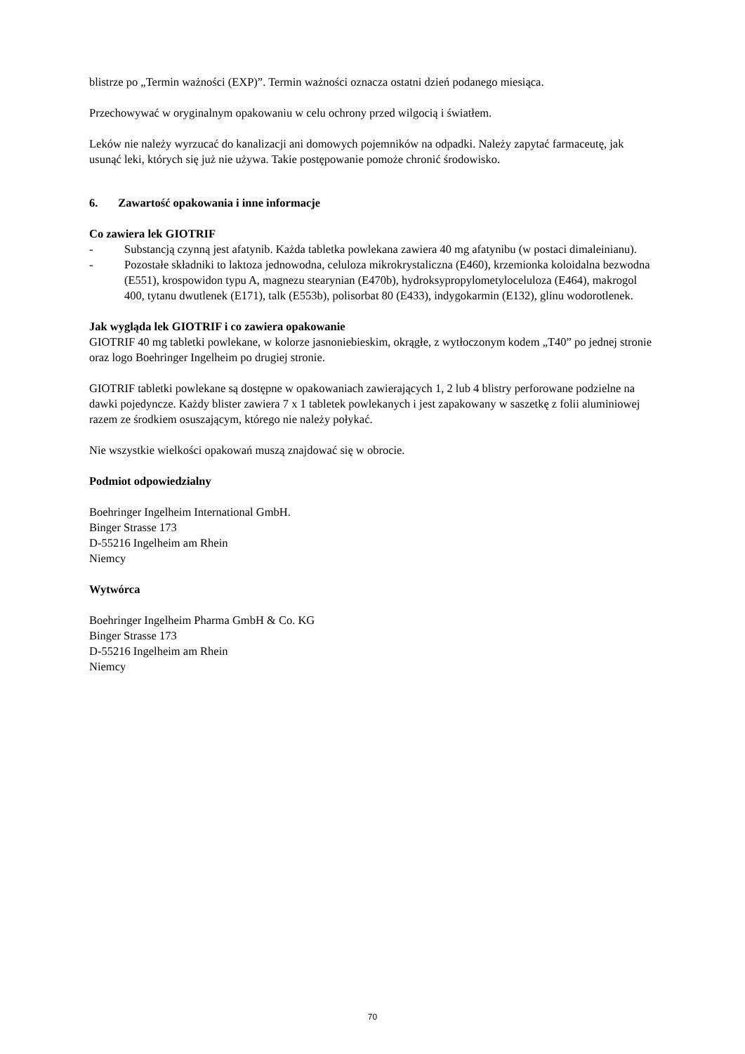blistrze po „Termin ważności (EXP)”. Termin ważności oznacza ostatni dzień podanego miesiąca.
Przechowywać w oryginalnym opakowaniu w celu ochrony przed wilgocią i światłem.
Leków nie należy wyrzucać do kanalizacji ani domowych pojemników na odpadki. Należy zapytać farmaceutę, jak usunąć leki, których się już nie używa. Takie postępowanie pomoże chronić środowisko.
6. Zawartość opakowania i inne informacje
Co zawiera lek GIOTRIF
- Substancją czynną jest afatynib. Każda tabletka powlekana zawiera 40 mg afatynibu (w postaci dimaleinianu).
- Pozostałe składniki to laktoza jednowodna, celuloza mikrokrystaliczna (E460), krzemionka koloidalna bezwodna (E551), krospowidon typu A, magnezu stearynian (E470b), hydroksypropylometyloceluloza (E464), makrogol 400, tytanu dwutlenek (E171), talk (E553b), polisorbat 80 (E433), indygokarmin (E132), glinu wodorotlenek.
Jak wygląda lek GIOTRIF i co zawiera opakowanie
GIOTRIF 40 mg tabletki powlekane, w kolorze jasnoniebieskim, okrągłe, z wytłoczonym kodem „T40” po jednej stronie oraz logo Boehringer Ingelheim po drugiej stronie.
GIOTRIF tabletki powlekane są dostępne w opakowaniach zawierających 1, 2 lub 4 blistry perforowane podzielne na dawki pojedyncze. Każdy blister zawiera 7 x 1 tabletek powlekanych i jest zapakowany w saszetkę z folii aluminiowej razem ze środkiem osuszającym, którego nie należy połykać.
Nie wszystkie wielkości opakowań muszą znajdować się w obrocie.
Podmiot odpowiedzialny
Boehringer Ingelheim International GmbH.
Binger Strasse 173
D-55216 Ingelheim am Rhein
Niemcy
Wytwórca
Boehringer Ingelheim Pharma GmbH & Co. KG
Binger Strasse 173
D-55216 Ingelheim am Rhein
Niemcy
70